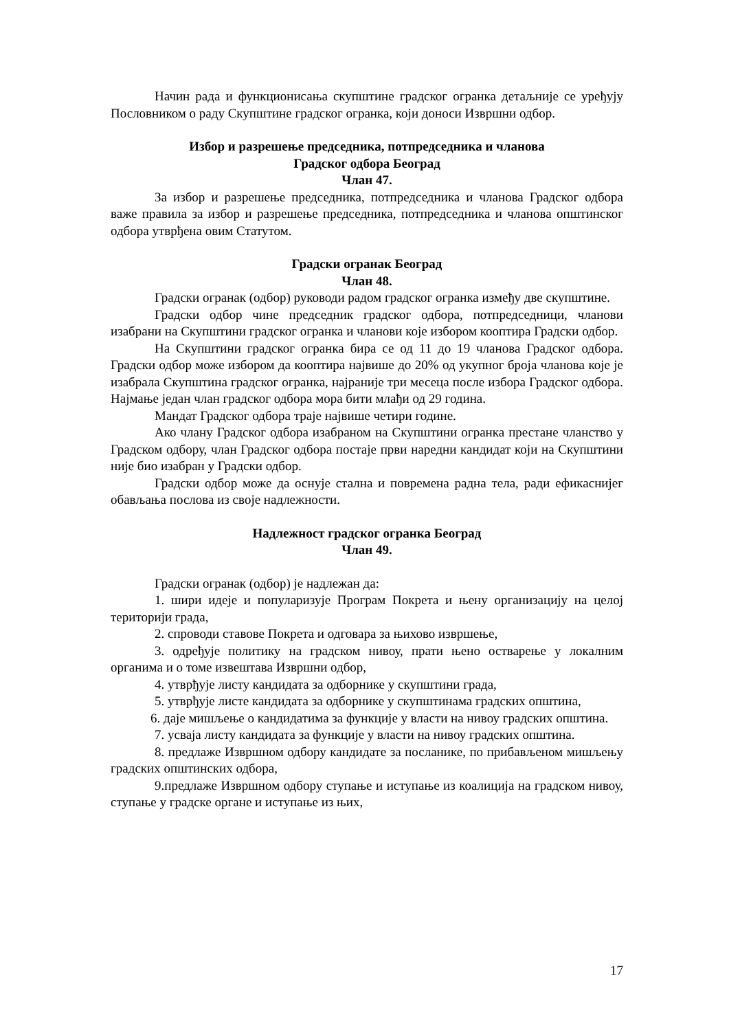Начин рада и функционисања скупштине градског огранка детаљније се уређују Пословником о раду Скупштине градског огранка, који доноси Извршни одбор.
Избор и разрешење председника, потпредседника и чланова
Градског одбора Београд
Члан 47.
За избор и разрешење председника, потпредседника и чланова Градског одбора важе правила за избор и разрешење председника, потпредседника и чланова општинског одбора утврђена овим Статутом.
Градски огранак Београд
Члан 48.
Градски огранак (одбор) руководи радом градског огранка између две скупштине.
Градски одбор чине председник градског одбора, потпредседници, чланови изабрани на Скупштини градског огранка и чланови које избором кооптира Градски одбор.
На Скупштини градског огранка бира се од 11 до 19 чланова Градског одбора. Градски одбор може избором да кооптира највише до 20% од укупног броја чланова које је изабрала Скупштина градског огранка, најраније три месеца после избора Градског одбора. Најмање један члан градског одбора мора бити млађи од 29 година.
Мандат Градског одбора траје највише четири године.
Ако члану Градског одбора изабраном на Скупштини огранка престане чланство у Градском одбору, члан Градског одбора постаје први наредни кандидат који на Скупштини није био изабран у Градски одбор.
Градски одбор може да оснује стална и повремена радна тела, ради ефикаснијег обављања послова из своје надлежности.
Надлежност градског огранка Београд
Члан 49.
Градски огранак (одбор) је надлежан да:
1. шири идеје и популаризује Програм Покрета и њену организацију на целој територији града,
2. спроводи ставове Покрета и одговара за њихово извршење,
3. одређује политику на градском нивоу, прати њено остварење у локалним органима и о томе извештава Извршни одбор,
4. утврђује листу кандидата за одборнике у скупштини града,
5. утврђује листе кандидата за одборнике у скупштинама градских општина,
6. даје мишљење о кандидатима за функције у власти на нивоу градских општина.
7. усваја листу кандидата за функције у власти на нивоу градских општина.
8. предлаже Извршном одбору кандидате за посланике, по прибављеном мишљењу градских општинских одбора,
9.предлаже Извршном одбору ступање и иступање из коалиција на градском нивоу, ступање у градске органе и иступање из њих,
17